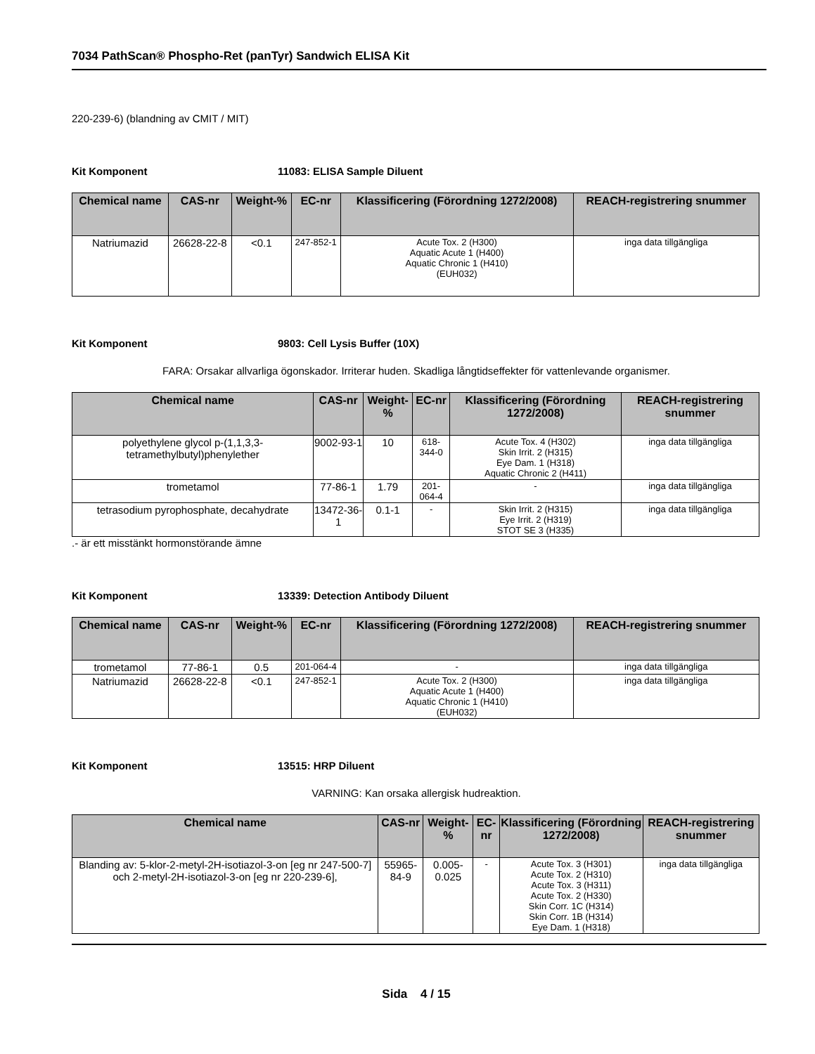7034 PathScan® Phospho-Ret (panTyr) Sandwich ELISA Kit
220-239-6) (blandning av CMIT / MIT)
Kit Komponent 11083: ELISA Sample Diluent
| Chemical name | CAS-nr | Weight-% | EC-nr | Klassificering (Förordning 1272/2008) | REACH-registrering snummer |
| --- | --- | --- | --- | --- | --- |
| Natriumazid | 26628-22-8 | <0.1 | 247-852-1 | Acute Tox. 2 (H300) Aquatic Acute 1 (H400) Aquatic Chronic 1 (H410) (EUH032) | inga data tillgängliga |
Kit Komponent 9803: Cell Lysis Buffer (10X)
FARA: Orsakar allvarliga ögonskador. Irriterar huden. Skadliga långtidseffekter för vattenlevande organismer.
| Chemical name | CAS-nr | Weight-% | EC-nr | Klassificering (Förordning 1272/2008) | REACH-registrering snummer |
| --- | --- | --- | --- | --- | --- |
| polyethylene glycol p-(1,1,3,3-tetramethylbutyl)phenylether | 9002-93-1 | 10 | 618-344-0 | Acute Tox. 4 (H302) Skin Irrit. 2 (H315) Eye Dam. 1 (H318) Aquatic Chronic 2 (H411) | inga data tillgängliga |
| trometamol | 77-86-1 | 1.79 | 201-064-4 | - | inga data tillgängliga |
| tetrasodium pyrophosphate, decahydrate | 13472-36-1 | 0.1-1 | - | Skin Irrit. 2 (H315) Eye Irrit. 2 (H319) STOT SE 3 (H335) | inga data tillgängliga |
.- är ett misstänkt hormonstörande ämne
Kit Komponent 13339: Detection Antibody Diluent
| Chemical name | CAS-nr | Weight-% | EC-nr | Klassificering (Förordning 1272/2008) | REACH-registrering snummer |
| --- | --- | --- | --- | --- | --- |
| trometamol | 77-86-1 | 0.5 | 201-064-4 | - | inga data tillgängliga |
| Natriumazid | 26628-22-8 | <0.1 | 247-852-1 | Acute Tox. 2 (H300) Aquatic Acute 1 (H400) Aquatic Chronic 1 (H410) (EUH032) | inga data tillgängliga |
Kit Komponent 13515: HRP Diluent
VARNING: Kan orsaka allergisk hudreaktion.
| Chemical name | CAS-nr | Weight-% | EC-nr | Klassificering (Förordning 1272/2008) | REACH-registrering snummer |
| --- | --- | --- | --- | --- | --- |
| Blanding av: 5-klor-2-metyl-2H-isotiazol-3-on [eg nr 247-500-7] och 2-metyl-2H-isotiazol-3-on [eg nr 220-239-6], | 55965-84-9 | 0.005-0.025 | - | Acute Tox. 3 (H301) Acute Tox. 2 (H310) Acute Tox. 3 (H311) Acute Tox. 2 (H330) Skin Corr. 1C (H314) Skin Corr. 1B (H314) Eye Dam. 1 (H318) | inga data tillgängliga |
Sida 4 / 15